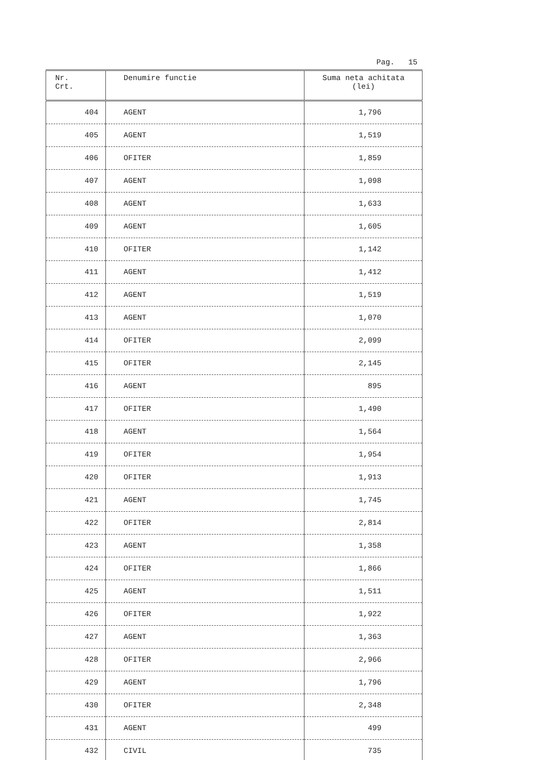Pag. 15
| Nr. Crt. | Denumire functie | Suma neta achitata (lei) |
| --- | --- | --- |
| 404 | AGENT | 1,796 |
| 405 | AGENT | 1,519 |
| 406 | OFITER | 1,859 |
| 407 | AGENT | 1,098 |
| 408 | AGENT | 1,633 |
| 409 | AGENT | 1,605 |
| 410 | OFITER | 1,142 |
| 411 | AGENT | 1,412 |
| 412 | AGENT | 1,519 |
| 413 | AGENT | 1,070 |
| 414 | OFITER | 2,099 |
| 415 | OFITER | 2,145 |
| 416 | AGENT | 895 |
| 417 | OFITER | 1,490 |
| 418 | AGENT | 1,564 |
| 419 | OFITER | 1,954 |
| 420 | OFITER | 1,913 |
| 421 | AGENT | 1,745 |
| 422 | OFITER | 2,814 |
| 423 | AGENT | 1,358 |
| 424 | OFITER | 1,866 |
| 425 | AGENT | 1,511 |
| 426 | OFITER | 1,922 |
| 427 | AGENT | 1,363 |
| 428 | OFITER | 2,966 |
| 429 | AGENT | 1,796 |
| 430 | OFITER | 2,348 |
| 431 | AGENT | 499 |
| 432 | CIVIL | 735 |